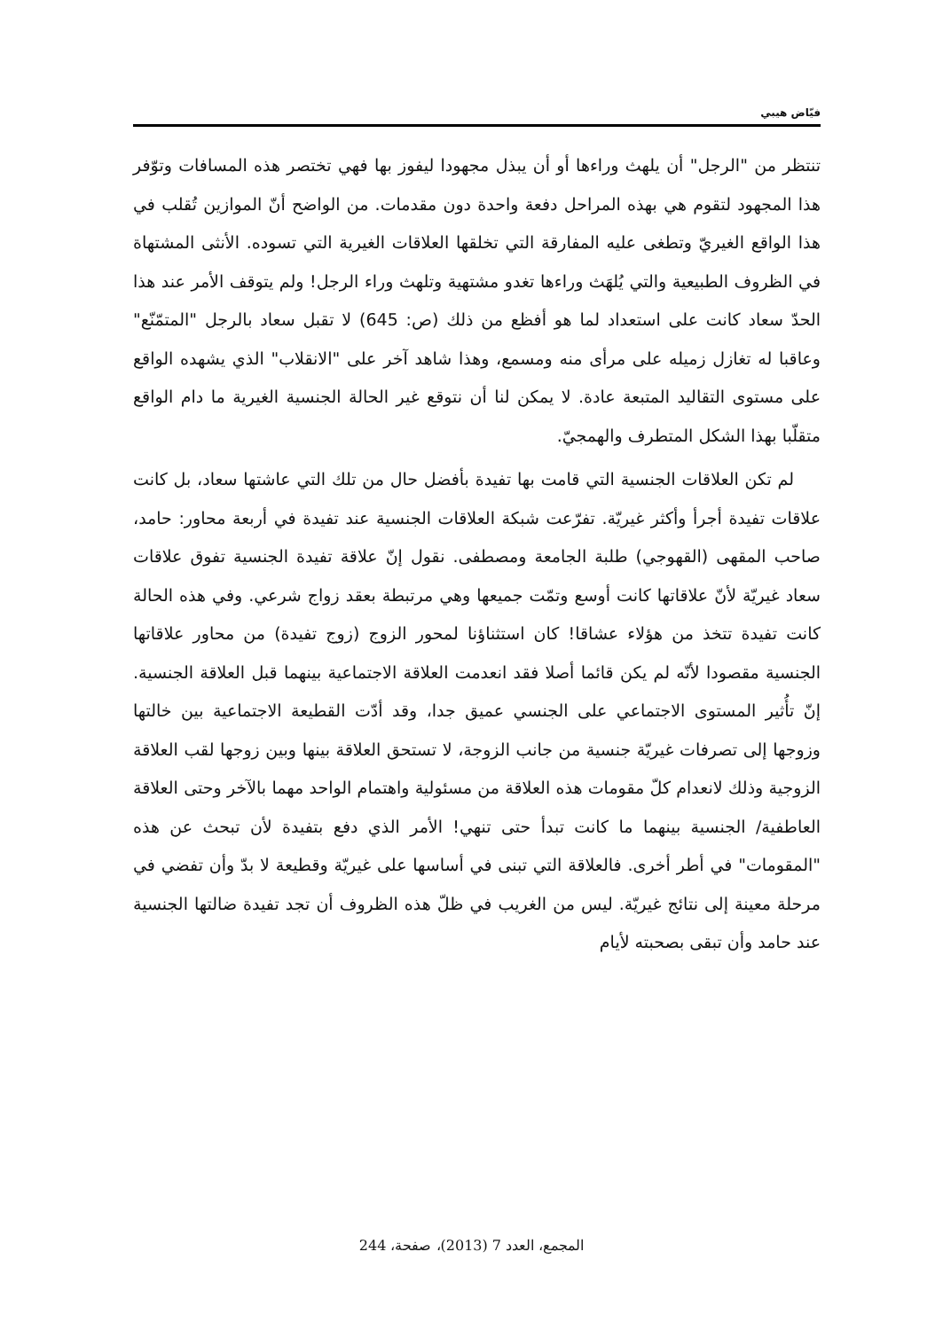فيّاض هيبي
تنتظر من "الرجل" أن يلهث وراءها أو أن يبذل مجهودا ليفوز بها فهي تختصر هذه المسافات وتوّفر هذا المجهود لتقوم هي بهذه المراحل دفعة واحدة دون مقدمات. من الواضح أنّ الموازين تُقلب في هذا الواقع الغيريّ وتطغى عليه المفارقة التي تخلقها العلاقات الغيرية التي تسوده. الأنثى المشتهاة في الظروف الطبيعية والتي يُلهَث وراءها تغدو مشتهية وتلهث وراء الرجل! ولم يتوقف الأمر عند هذا الحدّ سعاد كانت على استعداد لما هو أفظع من ذلك (ص: 645) لا تقبل سعاد بالرجل "المتمّنّع" وعاقبا له تغازل زميله على مرأى منه ومسمع، وهذا شاهد آخر على "الانقلاب" الذي يشهده الواقع على مستوى التقاليد المتبعة عادة. لا يمكن لنا أن نتوقع غير الحالة الجنسية الغيرية ما دام الواقع متقلّبا بهذا الشكل المتطرف والهمجيّ.
لم تكن العلاقات الجنسية التي قامت بها تفيدة بأفضل حال من تلك التي عاشتها سعاد، بل كانت علاقات تفيدة أجرأ وأكثر غيريّة. تفرّعت شبكة العلاقات الجنسية عند تفيدة في أربعة محاور: حامد، صاحب المقهى (القهوجي) طلبة الجامعة ومصطفى. نقول إنّ علاقة تفيدة الجنسية تفوق علاقات سعاد غيريّة لأنّ علاقاتها كانت أوسع وتمّت جميعها وهي مرتبطة بعقد زواج شرعي. وفي هذه الحالة كانت تفيدة تتخذ من هؤلاء عشاقا! كان استثناؤنا لمحور الزوج (زوج تفيدة) من محاور علاقاتها الجنسية مقصودا لأنّه لم يكن قائما أصلا فقد انعدمت العلاقة الاجتماعية بينهما قبل العلاقة الجنسية. إنّ تأُثير المستوى الاجتماعي على الجنسي عميق جدا، وقد أدّت القطيعة الاجتماعية بين خالتها وزوجها إلى تصرفات غيريّة جنسية من جانب الزوجة، لا تستحق العلاقة بينها وبين زوجها لقب العلاقة الزوجية وذلك لانعدام كلّ مقومات هذه العلاقة من مسئولية واهتمام الواحد مهما بالآخر وحتى العلاقة العاطفية/ الجنسية بينهما ما كانت تبدأ حتى تنهي! الأمر الذي دفع بتفيدة لأن تبحث عن هذه "المقومات" في أطر أخرى. فالعلاقة التي تبنى في أساسها على غيريّة وقطيعة لا بدّ وأن تفضي في مرحلة معينة إلى نتائج غيريّة. ليس من الغريب في ظلّ هذه الظروف أن تجد تفيدة ضالتها الجنسية عند حامد وأن تبقى بصحبته لأيام
المجمع، العدد 7 (2013)، صفحة، 244